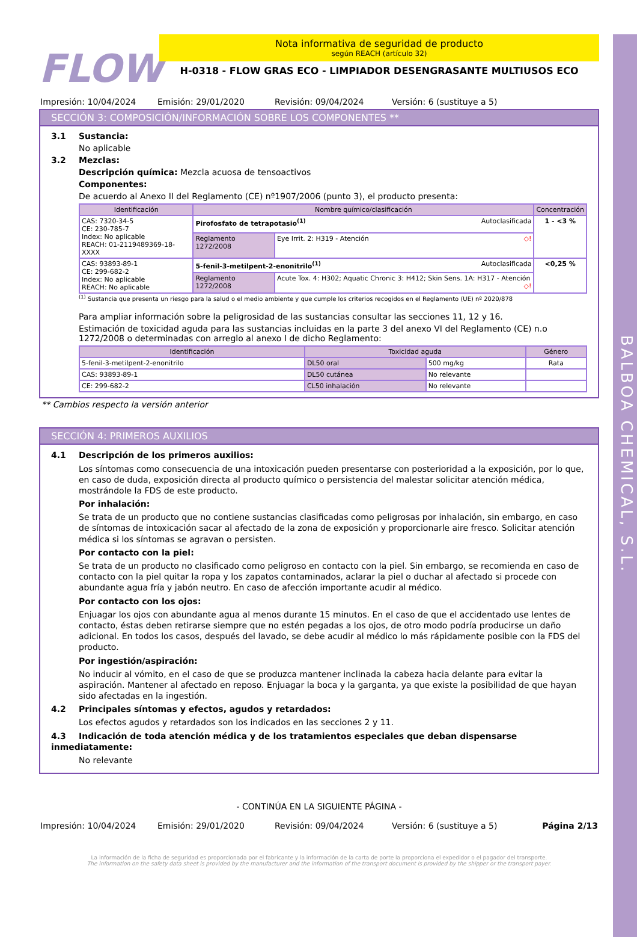BALBOA CHEMICAL, S.L.
FLOW
Nota informativa de seguridad de producto
según REACH (artículo 32)
H-0318 - FLOW GRAS ECO - LIMPIADOR DESENGRASANTE MULTIUSOS ECO
Impresión: 10/04/2024 Emisión: 29/01/2020 Revisión: 09/04/2024 Versión: 6 (sustituye a 5)
SECCIÓN 3: COMPOSICIÓN/INFORMACIÓN SOBRE LOS COMPONENTES **
3.1 Sustancia:
No aplicable
3.2 Mezclas:
Descripción química: Mezcla acuosa de tensoactivos
Componentes:
De acuerdo al Anexo II del Reglamento (CE) nº1907/2006 (punto 3), el producto presenta:
| Identificación | Nombre químico/clasificación | | Concentración |
| --- | --- | --- | --- |
| CAS: 7320-34-5 CE: 230-785-7 Index: No aplicable REACH: 01-2119489369-18-XXXX | Pirofosfato de tetrapotasio<sup>(1)</sup> Autoclasificada | | 1 - <3 % |
| | Reglamento 1272/2008 | Eye Irrit. 2: H319 - Atención ◇! | |
| CAS: 93893-89-1 CE: 299-682-2 Index: No aplicable REACH: No aplicable | 5-fenil-3-metilpent-2-enonitrilo<sup>(1)</sup> Autoclasificada | | <0,25 % |
| | Reglamento 1272/2008 | Acute Tox. 4: H302; Aquatic Chronic 3: H412; Skin Sens. 1A: H317 - Atención ◇! | |
<sup>(1)</sup> Sustancia que presenta un riesgo para la salud o el medio ambiente y que cumple los criterios recogidos en el Reglamento (UE) nº 2020/878
Para ampliar información sobre la peligrosidad de las sustancias consultar las secciones 11, 12 y 16.
Estimación de toxicidad aguda para las sustancias incluidas en la parte 3 del anexo VI del Reglamento (CE) n.o 1272/2008 o determinadas con arreglo al anexo I de dicho Reglamento:
| Identificación | Toxicidad aguda | | Género |
| --- | --- | --- | --- |
| 5-fenil-3-metilpent-2-enonitrilo | DL50 oral | 500 mg/kg | Rata |
| CAS: 93893-89-1 | DL50 cutánea | No relevante | |
| CE: 299-682-2 | CL50 inhalación | No relevante | |
** Cambios respecto la versión anterior
SECCIÓN 4: PRIMEROS AUXILIOS
4.1 Descripción de los primeros auxilios:
Los síntomas como consecuencia de una intoxicación pueden presentarse con posterioridad a la exposición, por lo que, en caso de duda, exposición directa al producto químico o persistencia del malestar solicitar atención médica, mostrándole la FDS de este producto.
Por inhalación:
Se trata de un producto que no contiene sustancias clasificadas como peligrosas por inhalación, sin embargo, en caso de síntomas de intoxicación sacar al afectado de la zona de exposición y proporcionarle aire fresco. Solicitar atención médica si los síntomas se agravan o persisten.
Por contacto con la piel:
Se trata de un producto no clasificado como peligroso en contacto con la piel. Sin embargo, se recomienda en caso de contacto con la piel quitar la ropa y los zapatos contaminados, aclarar la piel o duchar al afectado si procede con abundante agua fría y jabón neutro. En caso de afección importante acudir al médico.
Por contacto con los ojos:
Enjuagar los ojos con abundante agua al menos durante 15 minutos. En el caso de que el accidentado use lentes de contacto, éstas deben retirarse siempre que no estén pegadas a los ojos, de otro modo podría producirse un daño adicional. En todos los casos, después del lavado, se debe acudir al médico lo más rápidamente posible con la FDS del producto.
Por ingestión/aspiración:
No inducir al vómito, en el caso de que se produzca mantener inclinada la cabeza hacia delante para evitar la aspiración. Mantener al afectado en reposo. Enjuagar la boca y la garganta, ya que existe la posibilidad de que hayan sido afectadas en la ingestión.
4.2 Principales síntomas y efectos, agudos y retardados:
Los efectos agudos y retardados son los indicados en las secciones 2 y 11.
4.3 Indicación de toda atención médica y de los tratamientos especiales que deban dispensarse inmediatamente:
No relevante
- CONTINÚA EN LA SIGUIENTE PÁGINA -
Impresión: 10/04/2024 Emisión: 29/01/2020 Revisión: 09/04/2024 Versión: 6 (sustituye a 5) Página 2/13
La información de la ficha de seguridad es proporcionada por el fabricante y la información de la carta de porte la proporciona el expedidor o el pagador del transporte.
The information on the safety data sheet is provided by the manufacturer and the information of the transport document is provided by the shipper or the transport payer.